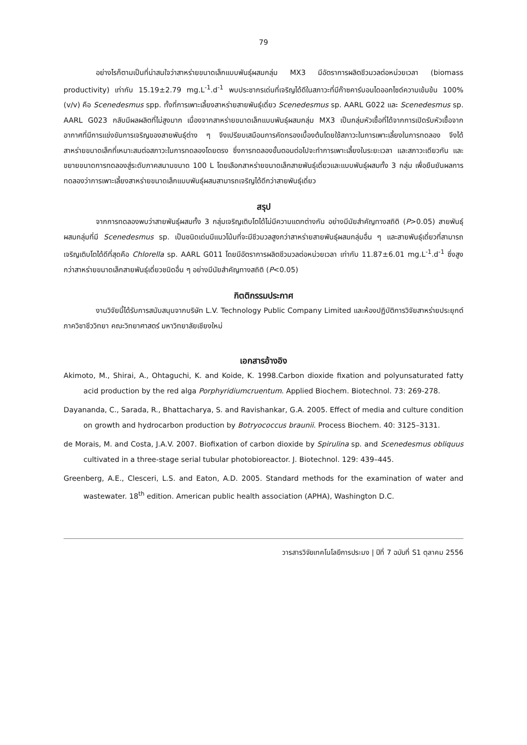79
อย่างไรก็ตามเป็นที่น่าสนใจว่าสาหร่ายขนาดเล็กแบบพันธุ์ผสมกลุ่ม MX3 มีอัตราการผลิตชีวมวลต่อหน่วยเวลา (biomass productivity) เท่ากับ 15.19±2.79 mg.L<sup>-1</sup>.d<sup>-1</sup> พบประชากรเด่นที่เจริญได้ดีในสภาวะที่มีก๊าซคาร์บอนไดออกไซด์ความเข้มข้น 100% (v/v) คือ Scenedesmus spp. ทั้งที่การเพาะเลี้ยงสาหร่ายสายพันธุ์เดี่ยว Scenedesmus sp. AARL G022 และ Scenedesmus sp. AARL G023 กลับมีผลผลิตที่ไม่สูงมาก เนื่องจากสาหร่ายขนาดเล็กแบบพันธุ์ผสมกลุ่ม MX3 เป็นกลุ่มหัวเชื้อที่ได้จากการเปิดรับหัวเชื้อจากอากาศที่มีการแข่งขันการเจริญของสายพันธุ์ต่าง ๆ จึงเปรียบเสมือนการคัดกรองเบื้องต้นโดยใช้สภาวะในการเพาะเลี้ยงในการทดลอง จึงได้สาหร่ายขนาดเล็กที่เหมาะสมต่อสภาวะในการทดลองโดยตรง ซึ่งการทดลองขั้นตอนต่อไปจะทำการเพาะเลี้ยงในระยะเวลา และสภาวะเดียวกัน และขยายขนาดการทดลองสู่ระดับภาคสนามขนาด 100 L โดยเลือกสาหร่ายขนาดเล็กสายพันธุ์เดี่ยวและแบบพันธุ์ผสมทั้ง 3 กลุ่ม เพื่อยืนยันผลการทดลองว่าการเพาะเลี้ยงสาหร่ายขนาดเล็กแบบพันธุ์ผสมสามารถเจริญได้ดีกว่าสายพันธุ์เดี่ยว
สรุป
จากการทดลองพบว่าสายพันธุ์ผสมทั้ง 3 กลุ่มเจริญเติบโตได้ไม่มีความแตกต่างกัน อย่างมีนัยสำคัญทางสถิติ (P>0.05) สายพันธุ์ผสมกลุ่มที่มี Scenedesmus sp. เป็นชนิดเด่นมีแนวโน้มที่จะมีชีวมวลสูงกว่าสาหร่ายสายพันธุ์ผสมกลุ่มอื่น ๆ และสายพันธุ์เดี่ยวที่สามารถเจริญเติบโตได้ดีที่สุดคือ Chlorella sp. AARL G011 โดยมีอัตราการผลิตชีวมวลต่อหน่วยเวลา เท่ากับ 11.87±6.01 mg.L<sup>-1</sup>.d<sup>-1</sup> ซึ่งสูงกว่าสาหร่ายขนาดเล็กสายพันธุ์เดี่ยวชนิดอื่น ๆ อย่างมีนัยสำคัญทางสถิติ (P<0.05)
กิตติกรรมประกาศ
งานวิจัยนี้ได้รับการสนับสนุนจากบริษัท L.V. Technology Public Company Limited และห้องปฏิบัติการวิจัยสาหร่ายประยุกต์ ภาควิชาชีววิทยา คณะวิทยาศาสตร์ มหาวิทยาลัยเชียงใหม่
เอกสารอ้างอิง
Akimoto, M., Shirai, A., Ohtaguchi, K. and Koide, K. 1998.Carbon dioxide fixation and polyunsaturated fatty acid production by the red alga Porphyridiumcruentum. Applied Biochem. Biotechnol. 73: 269-278.
Dayananda, C., Sarada, R., Bhattacharya, S. and Ravishankar, G.A. 2005. Effect of media and culture condition on growth and hydrocarbon production by Botryococcus braunii. Process Biochem. 40: 3125–3131.
de Morais, M. and Costa, J.A.V. 2007. Biofixation of carbon dioxide by Spirulina sp. and Scenedesmus obliquus cultivated in a three-stage serial tubular photobioreactor. J. Biotechnol. 129: 439–445.
Greenberg, A.E., Clesceri, L.S. and Eaton, A.D. 2005. Standard methods for the examination of water and wastewater. 18<sup>th</sup> edition. American public health association (APHA), Washington D.C.
วารสารวิจัยเทคโนโลยีการประมง | ปีที่ 7 ฉบับที่ S1 ตุลาคม 2556